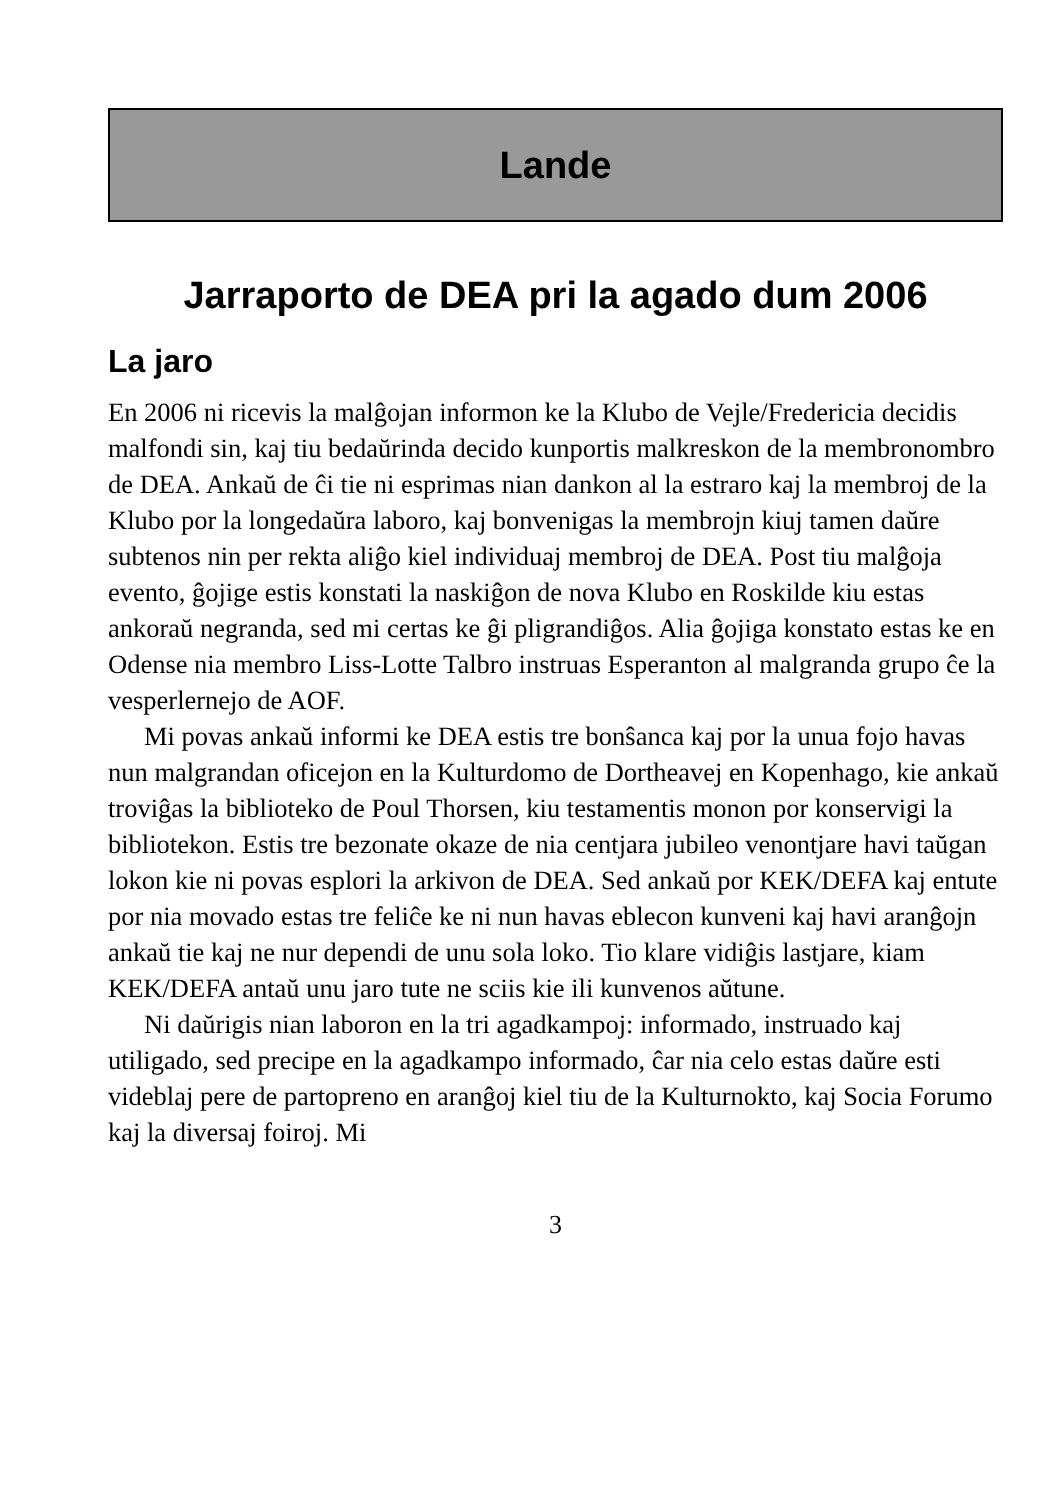Lande
Jarraporto de DEA pri la agado dum 2006
La jaro
En 2006 ni ricevis la malĝojan informon ke la Klubo de Vejle/Fredericia decidis malfondi sin, kaj tiu bedaŭrinda decido kunportis malkreskon de la membronombro de DEA. Ankaŭ de ĉi tie ni esprimas nian dankon al la estraro kaj la membroj de la Klubo por la longedaŭra laboro, kaj bonvenigas la membrojn kiuj tamen daŭre subtenos nin per rekta aliĝo kiel individuaj membroj de DEA. Post tiu malĝoja evento, ĝojige estis konstati la naskiĝon de nova Klubo en Roskilde kiu estas ankoraŭ negranda, sed mi certas ke ĝi pligrandiĝos. Alia ĝojiga konstato estas ke en Odense nia membro Liss-Lotte Talbro instruas Esperanton al malgranda grupo ĉe la vesperlernejo de AOF.
Mi povas ankaŭ informi ke DEA estis tre bonŝanca kaj por la unua fojo havas nun malgrandan oficejon en la Kulturdomo de Dortheavej en Kopenhago, kie ankaŭ troviĝas la biblioteko de Poul Thorsen, kiu testamentis monon por konservigi la bibliotekon. Estis tre bezonate okaze de nia centjara jubileo venontjare havi taŭgan lokon kie ni povas esplori la arkivon de DEA. Sed ankaŭ por KEK/DEFA kaj entute por nia movado estas tre feliĉe ke ni nun havas eblecon kunveni kaj havi aranĝojn ankaŭ tie kaj ne nur dependi de unu sola loko. Tio klare vidiĝis lastjare, kiam KEK/DEFA antaŭ unu jaro tute ne sciis kie ili kunvenos aŭtune.
Ni daŭrigis nian laboron en la tri agadkampoj: informado, instruado kaj utiligado, sed precipe en la agadkampo informado, ĉar nia celo estas daŭre esti videblaj pere de partopreno en aranĝoj kiel tiu de la Kulturnokto, kaj Socia Forumo kaj la diversaj foiroj. Mi
3